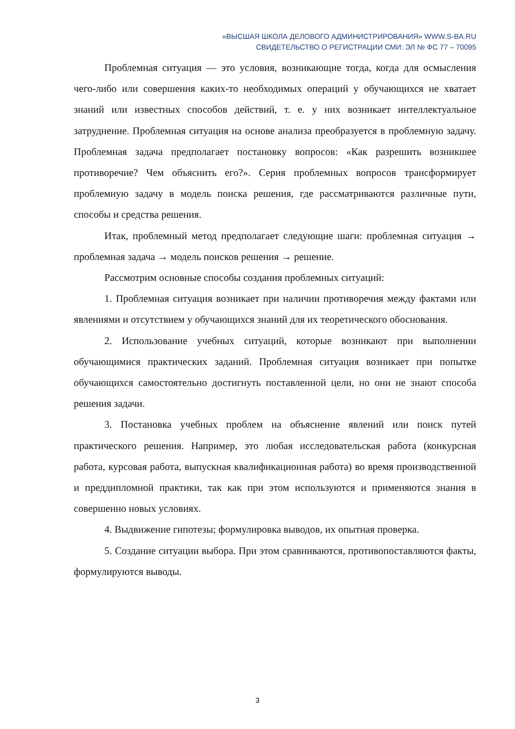«ВЫСШАЯ ШКОЛА ДЕЛОВОГО АДМИНИСТРИРОВАНИЯ» WWW.S-BA.RU
СВИДЕТЕЛЬСТВО О РЕГИСТРАЦИИ СМИ: ЭЛ № ФС 77 – 70095
Проблемная ситуация — это условия, возникающие тогда, когда для осмысления чего-либо или совершения каких-то необходимых операций у обучающихся не хватает знаний или известных способов действий, т. е. у них возникает интеллектуальное затруднение. Проблемная ситуация на основе анализа преобразуется в проблемную задачу. Проблемная задача предполагает постановку вопросов: «Как разрешить возникшее противоречие? Чем объяснить его?». Серия проблемных вопросов трансформирует проблемную задачу в модель поиска решения, где рассматриваются различные пути, способы и средства решения.
Итак, проблемный метод предполагает следующие шаги: проблемная ситуация → проблемная задача → модель поисков решения → решение.
Рассмотрим основные способы создания проблемных ситуаций:
1. Проблемная ситуация возникает при наличии противоречия между фактами или явлениями и отсутствием у обучающихся знаний для их теоретического обоснования.
2. Использование учебных ситуаций, которые возникают при выполнении обучающимися практических заданий. Проблемная ситуация возникает при попытке обучающихся самостоятельно достигнуть поставленной цели, но они не знают способа решения задачи.
3. Постановка учебных проблем на объяснение явлений или поиск путей практического решения. Например, это любая исследовательская работа (конкурсная работа, курсовая работа, выпускная квалификационная работа) во время производственной и преддипломной практики, так как при этом используются и применяются знания в совершенно новых условиях.
4. Выдвижение гипотезы; формулировка выводов, их опытная проверка.
5. Создание ситуации выбора. При этом сравниваются, противопоставляются факты, формулируются выводы.
3